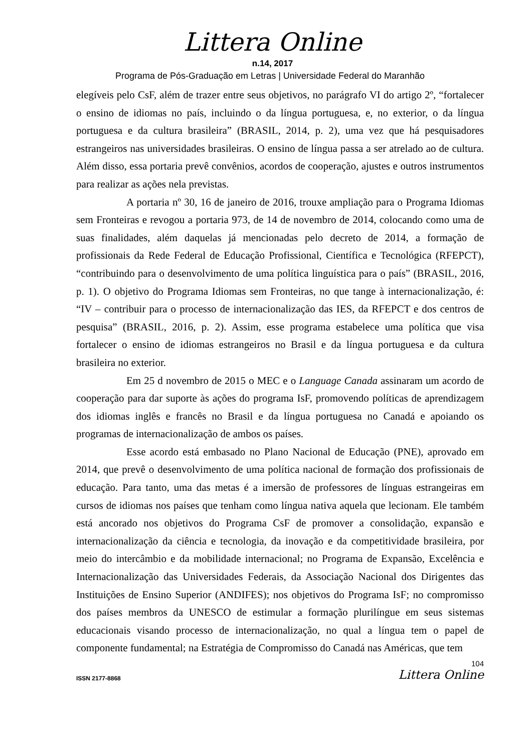Littera Online
n.14, 2017
Programa de Pós-Graduação em Letras | Universidade Federal do Maranhão
elegíveis pelo CsF, além de trazer entre seus objetivos, no parágrafo VI do artigo 2º, “fortalecer o ensino de idiomas no país, incluindo o da língua portuguesa, e, no exterior, o da língua portuguesa e da cultura brasileira” (BRASIL, 2014, p. 2), uma vez que há pesquisadores estrangeiros nas universidades brasileiras. O ensino de língua passa a ser atrelado ao de cultura. Além disso, essa portaria prevê convênios, acordos de cooperação, ajustes e outros instrumentos para realizar as ações nela previstas.
A portaria nº 30, 16 de janeiro de 2016, trouxe ampliação para o Programa Idiomas sem Fronteiras e revogou a portaria 973, de 14 de novembro de 2014, colocando como uma de suas finalidades, além daquelas já mencionadas pelo decreto de 2014, a formação de profissionais da Rede Federal de Educação Profissional, Científica e Tecnológica (RFEPCT), “contribuindo para o desenvolvimento de uma política linguística para o país” (BRASIL, 2016, p. 1). O objetivo do Programa Idiomas sem Fronteiras, no que tange à internacionalização, é: “IV – contribuir para o processo de internacionalização das IES, da RFEPCT e dos centros de pesquisa” (BRASIL, 2016, p. 2). Assim, esse programa estabelece uma política que visa fortalecer o ensino de idiomas estrangeiros no Brasil e da língua portuguesa e da cultura brasileira no exterior.
Em 25 d novembro de 2015 o MEC e o Language Canada assinaram um acordo de cooperação para dar suporte às ações do programa IsF, promovendo políticas de aprendizagem dos idiomas inglês e francês no Brasil e da língua portuguesa no Canadá e apoiando os programas de internacionalização de ambos os países.
Esse acordo está embasado no Plano Nacional de Educação (PNE), aprovado em 2014, que prevê o desenvolvimento de uma política nacional de formação dos profissionais de educação. Para tanto, uma das metas é a imersão de professores de línguas estrangeiras em cursos de idiomas nos países que tenham como língua nativa aquela que lecionam. Ele também está ancorado nos objetivos do Programa CsF de promover a consolidação, expansão e internacionalização da ciência e tecnologia, da inovação e da competitividade brasileira, por meio do intercâmbio e da mobilidade internacional; no Programa de Expansão, Excelência e Internacionalização das Universidades Federais, da Associação Nacional dos Dirigentes das Instituições de Ensino Superior (ANDIFES); nos objetivos do Programa IsF; no compromisso dos países membros da UNESCO de estimular a formação plurilíngue em seus sistemas educacionais visando processo de internacionalização, no qual a língua tem o papel de componente fundamental; na Estratégia de Compromisso do Canadá nas Américas, que tem
ISSN 2177-8868
104
Littera Online